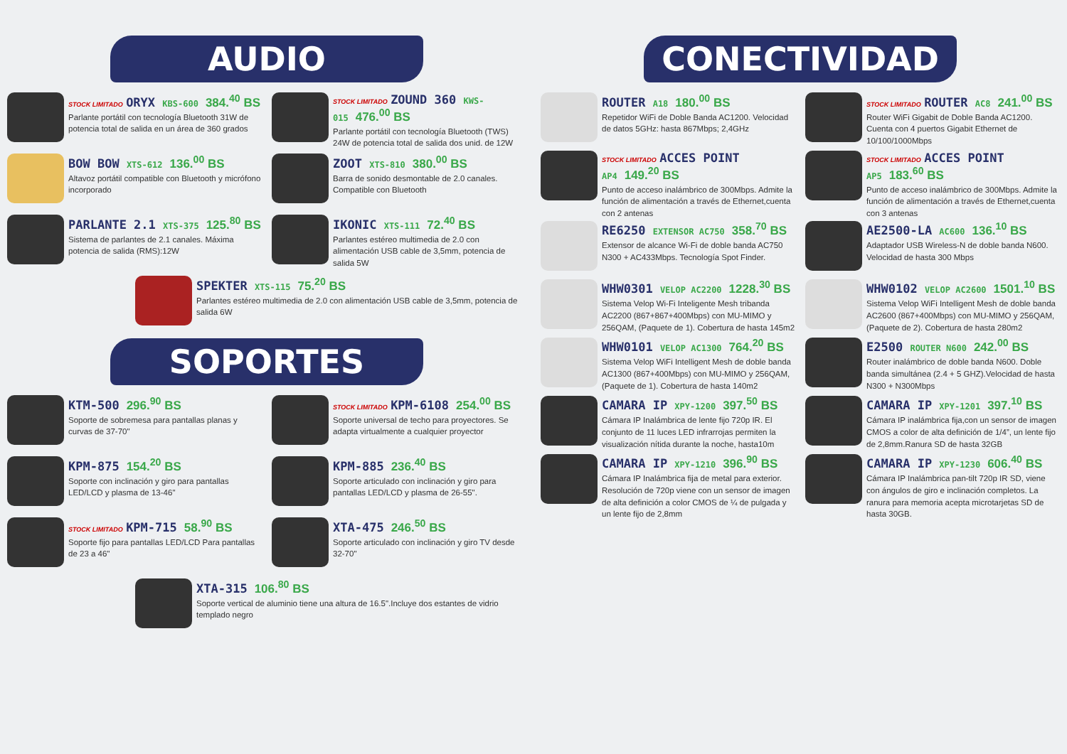AUDIO
STOCK LIMITADO ORYX KBS-600 384.<sup>40</sup> BS
Parlante portátil con tecnología Bluetooth 31W de potencia total de salida en un área de 360 grados
STOCK LIMITADO ZOUND 360 KWS-015 476.<sup>00</sup> BS
Parlante portátil con tecnología Bluetooth (TWS) 24W de potencia total de salida dos unid. de 12W
BOW BOW XTS-612 136.<sup>00</sup> BS
Altavoz portátil compatible con Bluetooth y micrófono incorporado
ZOOT XTS-810 380.<sup>00</sup> BS
Barra de sonido desmontable de 2.0 canales. Compatible con Bluetooth
PARLANTE 2.1 XTS-375 125.<sup>80</sup> BS
Sistema de parlantes de 2.1 canales. Máxima potencia de salida (RMS):12W
IKONIC XTS-111 72.<sup>40</sup> BS
Parlantes estéreo multimedia de 2.0 con alimentación USB cable de 3,5mm, potencia de salida 5W
SPEKTER XTS-115 75.<sup>20</sup> BS
Parlantes estéreo multimedia de 2.0 con alimentación USB cable de 3,5mm, potencia de salida 6W
SOPORTES
KTM-500 296.<sup>90</sup> BS
Soporte de sobremesa para pantallas planas y curvas de 37-70"
STOCK LIMITADO KPM-6108 254.<sup>00</sup> BS
Soporte universal de techo para proyectores. Se adapta virtualmente a cualquier proyector
KPM-875 154.<sup>20</sup> BS
Soporte con inclinación y giro para pantallas LED/LCD y plasma de 13-46"
KPM-885 236.<sup>40</sup> BS
Soporte articulado con inclinación y giro para pantallas LED/LCD y plasma de 26-55".
STOCK LIMITADO KPM-715 58.<sup>90</sup> BS
Soporte fijo para pantallas LED/LCD Para pantallas de 23 a 46"
XTA-475 246.<sup>50</sup> BS
Soporte articulado con inclinación y giro TV desde 32-70"
XTA-315 106.<sup>80</sup> BS
Soporte vertical de aluminio tiene una altura de 16.5".Incluye dos estantes de vidrio templado negro
CONECTIVIDAD
ROUTER A18 180.<sup>00</sup> BS
Repetidor WiFi de Doble Banda AC1200. Velocidad de datos 5GHz: hasta 867Mbps; 2,4GHz
STOCK LIMITADO ROUTER AC8 241.<sup>00</sup> BS
Router WiFi Gigabit de Doble Banda AC1200. Cuenta con 4 puertos Gigabit Ethernet de 10/100/1000Mbps
STOCK LIMITADO ACCES POINT AP4 149.<sup>20</sup> BS
Punto de acceso inalámbrico de 300Mbps. Admite la función de alimentación a través de Ethernet,cuenta con 2 antenas
STOCK LIMITADO ACCES POINT AP5 183.<sup>60</sup> BS
Punto de acceso inalámbrico de 300Mbps. Admite la función de alimentación a través de Ethernet,cuenta con 3 antenas
RE6250 EXTENSOR AC750 358.<sup>70</sup> BS
Extensor de alcance Wi-Fi de doble banda AC750 N300 + AC433Mbps. Tecnología Spot Finder.
AE2500-LA AC600 136.<sup>10</sup> BS
Adaptador USB Wireless-N de doble banda N600. Velocidad de hasta 300 Mbps
WHW0301 VELOP AC2200 1228.<sup>30</sup> BS
Sistema Velop Wi-Fi Inteligente Mesh tribanda AC2200 (867+867+400Mbps) con MU-MIMO y 256QAM, (Paquete de 1). Cobertura de hasta 145m2
WHW0102 VELOP AC2600 1501.<sup>10</sup> BS
Sistema Velop WiFi Intelligent Mesh de doble banda AC2600 (867+400Mbps) con MU-MIMO y 256QAM, (Paquete de 2). Cobertura de hasta 280m2
WHW0101 VELOP AC1300 764.<sup>20</sup> BS
Sistema Velop WiFi Intelligent Mesh de doble banda AC1300 (867+400Mbps) con MU-MIMO y 256QAM, (Paquete de 1). Cobertura de hasta 140m2
E2500 ROUTER N600 242.<sup>00</sup> BS
Router inalámbrico de doble banda N600. Doble banda simultánea (2.4 + 5 GHZ).Velocidad de hasta N300 + N300Mbps
CAMARA IP XPY-1200 397.<sup>50</sup> BS
Cámara IP Inalámbrica de lente fijo 720p IR. El conjunto de 11 luces LED infrarrojas permiten la visualización nítida durante la noche, hasta10m
CAMARA IP XPY-1201 397.<sup>10</sup> BS
Cámara IP inalámbrica fija,con un sensor de imagen CMOS a color de alta definición de 1/4”, un lente fijo de 2,8mm.Ranura SD de hasta 32GB
CAMARA IP XPY-1210 396.<sup>90</sup> BS
Cámara IP Inalámbrica fija de metal para exterior. Resolución de 720p viene con un sensor de imagen de alta definición a color CMOS de ¼ de pulgada y un lente fijo de 2,8mm
CAMARA IP XPY-1230 606.<sup>40</sup> BS
Cámara IP Inalámbrica pan-tilt 720p IR SD, viene con ángulos de giro e inclinación completos. La ranura para memoria acepta microtarjetas SD de hasta 30GB.